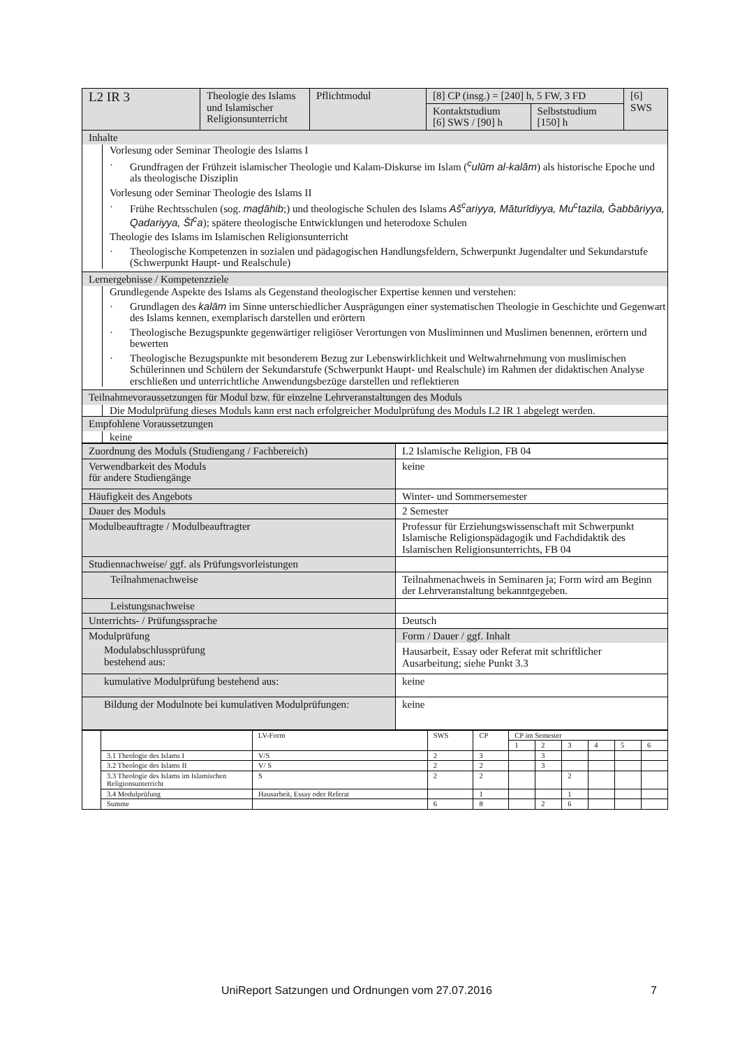| L2 IR 3 | Theologie des Islams und Islamischer Religionsunterricht | Pflichtmodul | [8] CP (insg.) = [240] h, 5 FW, 3 FD | | [6] SWS |
| | | | Kontaktstudium [6] SWS / [90] h | Selbststudium [150] h | |
| Inhalte | | | | | |
| Vorlesung oder Seminar Theologie des Islams I · Grundfragen der Frühzeit islamischer Theologie und Kalam-Diskurse im Islam ( <sup>c</sup>ulūm al-kalām ) als historische Epoche und als theologische Disziplin Vorlesung oder Seminar Theologie des Islams II · Frühe Rechtsschulen (sog. maḏāhib ;) und theologische Schulen des Islams Aš<sup>c</sup>ariyya, Māturīdiyya, Mu<sup>c</sup>tazila, Ǧabbāriyya, Qadariyya, Šī<sup>c</sup>a ); spätere theologische Entwicklungen und heterodoxe Schulen Theologie des Islams im Islamischen Religionsunterricht · Theologische Kompetenzen in sozialen und pädagogischen Handlungsfeldern, Schwerpunkt Jugendalter und Sekundarstufe (Schwerpunkt Haupt- und Realschule) | | | | | |
| Lernergebnisse / Kompetenzziele | | | | | |
| Grundlegende Aspekte des Islams als Gegenstand theologischer Expertise kennen und verstehen: · Grundlagen des kalām im Sinne unterschiedlicher Ausprägungen einer systematischen Theologie in Geschichte und Gegenwart des Islams kennen, exemplarisch darstellen und erörtern · Theologische Bezugspunkte gegenwärtiger religiöser Verortungen von Musliminnen und Muslimen benennen, erörtern und bewerten · Theologische Bezugspunkte mit besonderem Bezug zur Lebenswirklichkeit und Weltwahrnehmung von muslimischen Schülerinnen und Schülern der Sekundarstufe (Schwerpunkt Haupt- und Realschule) im Rahmen der didaktischen Analyse erschließen und unterrichtliche Anwendungsbezüge darstellen und reflektieren | | | | | |
| Teilnahmevoraussetzungen für Modul bzw. für einzelne Lehrveranstaltungen des Moduls | | | | | |
| Die Modulprüfung dieses Moduls kann erst nach erfolgreicher Modulprüfung des Moduls L2 IR 1 abgelegt werden. | | | | | |
| Empfohlene Voraussetzungen | | | | | |
| keine | | | | | |
| Zuordnung des Moduls (Studiengang / Fachbereich) | L2 Islamische Religion, FB 04 |
| Verwendbarkeit des Moduls für andere Studiengänge | keine |
| Häufigkeit des Angebots | Winter- und Sommersemester |
| Dauer des Moduls | 2 Semester |
| Modulbeauftragte / Modulbeauftragter | Professur für Erziehungswissenschaft mit Schwerpunkt Islamische Religionspädagogik und Fachdidaktik des Islamischen Religionsunterrichts, FB 04 |
| Studiennachweise/ ggf. als Prüfungsvorleistungen | |
| Teilnahmenachweise | Teilnahmenachweis in Seminaren ja; Form wird am Beginn der Lehrveranstaltung bekanntgegeben. |
| Leistungsnachweise | |
| Unterrichts- / Prüfungssprache | Deutsch |
| Modulprüfung Modulabschlussprüfung bestehend aus: | Form / Dauer / ggf. Inhalt Hausarbeit, Essay oder Referat mit schriftlicher Ausarbeitung; siehe Punkt 3.3 |
| kumulative Modulprüfung bestehend aus: | keine |
| Bildung der Modulnote bei kumulativen Modulprüfungen: | keine |
| | | LV-Form | SWS | CP | CP im Semester | | | | | |
| | | | | | 1 | 2 | 3 | 4 | 5 | 6 |
| | 3.1 Theologie des Islams I | V/S | 2 | 3 | | 3 | | | | |
| | 3.2 Theologie des Islams II | V/ S | 2 | 2 | | 3 | | | | |
| | 3.3 Theologie des Islams im Islamischen Religionsunterricht | S | 2 | 2 | | | 2 | | | |
| | 3.4 Modulprüfung | Hausarbeit, Essay oder Referat | | 1 | | | 1 | | | |
| | Summe | | 6 | 8 | | 2 | 6 | | | |
UniReport Satzungen und Ordnungen vom 27.07.2016 7